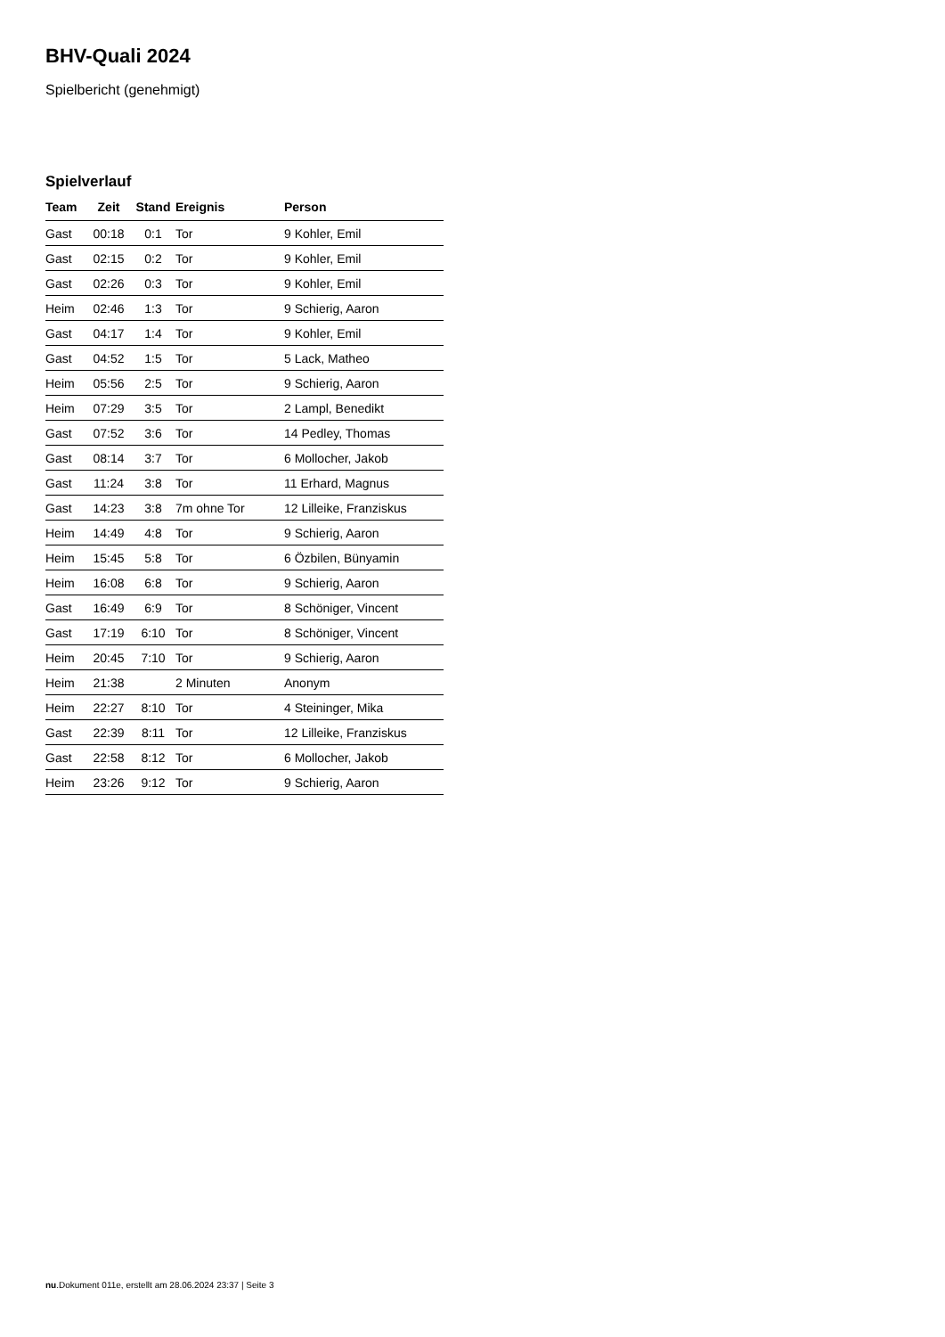BHV-Quali 2024
Spielbericht (genehmigt)
Spielverlauf
| Team | Zeit | Stand | Ereignis | Person |
| --- | --- | --- | --- | --- |
| Gast | 00:18 | 0:1 | Tor | 9 Kohler, Emil |
| Gast | 02:15 | 0:2 | Tor | 9 Kohler, Emil |
| Gast | 02:26 | 0:3 | Tor | 9 Kohler, Emil |
| Heim | 02:46 | 1:3 | Tor | 9 Schierig, Aaron |
| Gast | 04:17 | 1:4 | Tor | 9 Kohler, Emil |
| Gast | 04:52 | 1:5 | Tor | 5 Lack, Matheo |
| Heim | 05:56 | 2:5 | Tor | 9 Schierig, Aaron |
| Heim | 07:29 | 3:5 | Tor | 2 Lampl, Benedikt |
| Gast | 07:52 | 3:6 | Tor | 14 Pedley, Thomas |
| Gast | 08:14 | 3:7 | Tor | 6 Mollocher, Jakob |
| Gast | 11:24 | 3:8 | Tor | 11 Erhard, Magnus |
| Gast | 14:23 | 3:8 | 7m ohne Tor | 12 Lilleike, Franziskus |
| Heim | 14:49 | 4:8 | Tor | 9 Schierig, Aaron |
| Heim | 15:45 | 5:8 | Tor | 6 Özbilen, Bünyamin |
| Heim | 16:08 | 6:8 | Tor | 9 Schierig, Aaron |
| Gast | 16:49 | 6:9 | Tor | 8 Schöniger, Vincent |
| Gast | 17:19 | 6:10 | Tor | 8 Schöniger, Vincent |
| Heim | 20:45 | 7:10 | Tor | 9 Schierig, Aaron |
| Heim | 21:38 | | 2 Minuten | Anonym |
| Heim | 22:27 | 8:10 | Tor | 4 Steininger, Mika |
| Gast | 22:39 | 8:11 | Tor | 12 Lilleike, Franziskus |
| Gast | 22:58 | 8:12 | Tor | 6 Mollocher, Jakob |
| Heim | 23:26 | 9:12 | Tor | 9 Schierig, Aaron |
nu.Dokument 011e, erstellt am 28.06.2024 23:37 | Seite 3